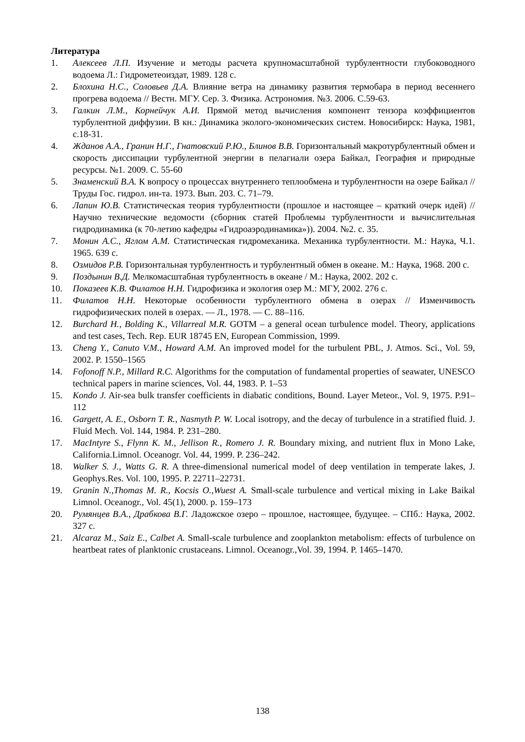Литература
1. Алексеев Л.П. Изучение и методы расчета крупномасштабной турбулентности глубоководного водоема Л.: Гидрометеоиздат, 1989. 128 с.
2. Блохина Н.С., Соловьев Д.А. Влияние ветра на динамику развития термобара в период весеннего прогрева водоема // Вестн. МГУ. Сер. 3. Физика. Астрономия. №3. 2006. С.59-63.
3. Галкин Л.М., Корнейчук А.И. Прямой метод вычисления компонент тензора коэффициентов турбулентной диффузии. В кн.: Динамика эколого-экономических систем. Новосибирск: Наука, 1981, с.18-31.
4. Жданов А.А., Гранин Н.Г., Гнатовский Р.Ю., Блинов В.В. Горизонтальный макротурбулентный обмен и скорость диссипации турбулентной энергии в пелагиали озера Байкал, География и природные ресурсы. №1. 2009. С. 55-60
5. Знаменский В.А. К вопросу о процессах внутреннего теплообмена и турбулентности на озере Байкал // Труды Гос. гидрол. ин-та. 1973. Вып. 203. С. 71–79.
6. Лапин Ю.В. Статистическая теория турбулентности (прошлое и настоящее – краткий очерк идей) // Научно технические ведомости (сборник статей Проблемы турбулентности и вычислительная гидродинамика (к 70-летию кафедры «Гидроаэродинамика»)). 2004. №2. с. 35.
7. Монин А.С., Яглом А.М. Статистическая гидромеханика. Механика турбулентности. М.: Наука, Ч.1. 1965. 639 с.
8. Озмидов Р.В. Горизонтальная турбулентность и турбулентный обмен в океане. М.: Наука, 1968. 200 с.
9. Поздынин В.Д. Мелкомасштабная турбулентность в океане / М.: Наука, 2002. 202 с.
10. Показеев К.В. Филатов Н.Н. Гидрофизика и экология озер М.: МГУ, 2002. 276 с.
11. Филатов Н.Н. Некоторые особенности турбулентного обмена в озерах // Изменчивость гидрофизических полей в озерах. — Л., 1978. — С. 88–116.
12. Burchard H., Bolding K., Villarreal M.R. GOTM – a general ocean turbulence model. Theory, applications and test cases, Tech. Rep. EUR 18745 EN, European Commission, 1999.
13. Cheng Y., Canuto V.M., Howard A.M. An improved model for the turbulent PBL, J. Atmos. Sci., Vol. 59, 2002. P. 1550–1565
14. Fofonoff N.P., Millard R.C. Algorithms for the computation of fundamental properties of seawater, UNESCO technical papers in marine sciences, Vol. 44, 1983. P. 1–53
15. Kondo J. Air-sea bulk transfer coefficients in diabatic conditions, Bound. Layer Meteor., Vol. 9, 1975. P.91–112
16. Gargett, A. E., Osborn T. R., Nasmyth P. W. Local isotropy, and the decay of turbulence in a stratified fluid. J. Fluid Mech. Vol. 144, 1984. P. 231–280.
17. MacIntyre S., Flynn K. M., Jellison R., Romero J. R. Boundary mixing, and nutrient flux in Mono Lake, California.Limnol. Oceanogr. Vol. 44, 1999. P. 236–242.
18. Walker S. J., Watts G. R. A three-dimensional numerical model of deep ventilation in temperate lakes, J. Geophys.Res. Vol. 100, 1995. P. 22711–22731.
19. Granin N.,Thomas M. R., Kocsis O.,Wuest A. Small-scale turbulence and vertical mixing in Lake Baikal Limnol. Oceanogr., Vol. 45(1), 2000. p. 159–173
20. Румянцев В.А., Драбкова В.Г. Ладожское озеро – прошлое, настоящее, будущее. – СПб.: Наука, 2002. 327 с.
21. Alcaraz M., Saiz E., Calbet A. Small-scale turbulence and zooplankton metabolism: effects of turbulence on heartbeat rates of planktonic crustaceans. Limnol. Oceanogr.,Vol. 39, 1994. P. 1465–1470.
138